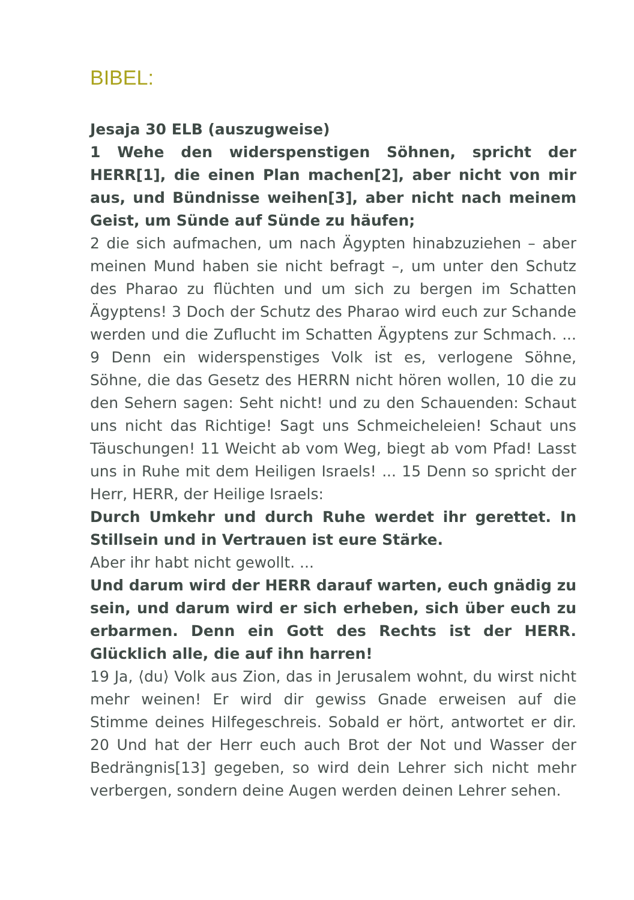BIBEL:
Jesaja 30 ELB (auszugweise)
1 Wehe den widerspenstigen Söhnen, spricht der HERR[1], die einen Plan machen[2], aber nicht von mir aus, und Bündnisse weihen[3], aber nicht nach meinem Geist, um Sünde auf Sünde zu häufen;
2 die sich aufmachen, um nach Ägypten hinabzuziehen – aber meinen Mund haben sie nicht befragt –, um unter den Schutz des Pharao zu flüchten und um sich zu bergen im Schatten Ägyptens! 3 Doch der Schutz des Pharao wird euch zur Schande werden und die Zuflucht im Schatten Ägyptens zur Schmach. ... 9 Denn ein widerspenstiges Volk ist es, verlogene Söhne, Söhne, die das Gesetz des HERRN nicht hören wollen, 10 die zu den Sehern sagen: Seht nicht! und zu den Schauenden: Schaut uns nicht das Richtige! Sagt uns Schmeicheleien! Schaut uns Täuschungen! 11 Weicht ab vom Weg, biegt ab vom Pfad! Lasst uns in Ruhe mit dem Heiligen Israels! ... 15 Denn so spricht der Herr, HERR, der Heilige Israels:
Durch Umkehr und durch Ruhe werdet ihr gerettet. In Stillsein und in Vertrauen ist eure Stärke.
Aber ihr habt nicht gewollt. ...
Und darum wird der HERR darauf warten, euch gnädig zu sein, und darum wird er sich erheben, sich über euch zu erbarmen. Denn ein Gott des Rechts ist der HERR. Glücklich alle, die auf ihn harren!
19 Ja, ⟨du⟩ Volk aus Zion, das in Jerusalem wohnt, du wirst nicht mehr weinen! Er wird dir gewiss Gnade erweisen auf die Stimme deines Hilfegeschreis. Sobald er hört, antwortet er dir. 20 Und hat der Herr euch auch Brot der Not und Wasser der Bedrängnis[13] gegeben, so wird dein Lehrer sich nicht mehr verbergen, sondern deine Augen werden deinen Lehrer sehen.